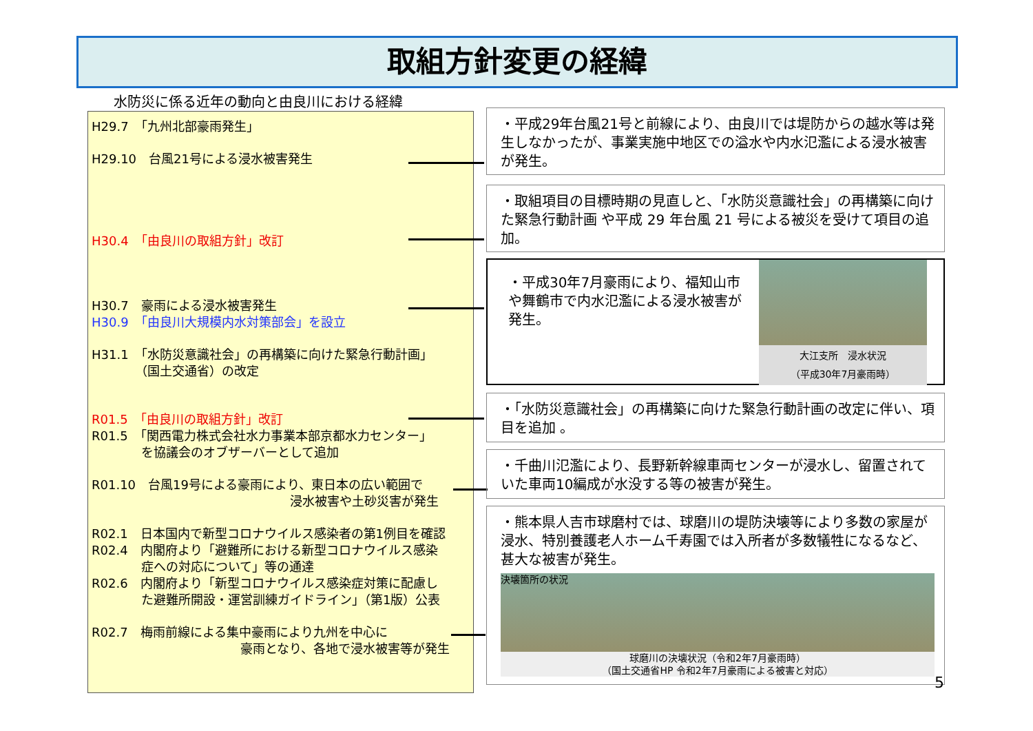取組方針変更の経緯
水防災に係る近年の動向と由良川における経緯
H29.7　「九州北部豪雨発生」
H29.10　台風21号による浸水被害発生
H30.4　「由良川の取組方針」改訂
H30.7　豪雨による浸水被害発生
H30.9　「由良川大規模内水対策部会」を設立
H31.1　「水防災意識社会」の再構築に向けた緊急行動計画」
　　　　（国土交通省）の改定
R01.5　「由良川の取組方針」改訂
R01.5　「関西電力株式会社水力事業本部京都水力センター」
　　　　を協議会のオブザーバーとして追加
R01.10　台風19号による豪雨により、東日本の広い範囲で
　　　　　　　　　　　　　　　　浸水被害や土砂災害が発生
R02.1　日本国内で新型コロナウイルス感染者の第1例目を確認
R02.4　内閣府より「避難所における新型コロナウイルス感染
　　　　症への対応について」等の通達
R02.6　内閣府より「新型コロナウイルス感染症対策に配慮し
　　　　た避難所開設・運営訓練ガイドライン」（第1版）公表
R02.7　梅雨前線による集中豪雨により九州を中心に
　　　　　　　　　　　　豪雨となり、各地で浸水被害等が発生
・平成29年台風21号と前線により、由良川では堤防からの越水等は発生しなかったが、事業実施中地区での溢水や内水氾濫による浸水被害が発生。
・取組項目の目標時期の見直しと、「水防災意識社会」の再構築に向けた緊急行動計画 や平成 29 年台風 21 号による被災を受けて項目の追加。
・平成30年7月豪雨により、福知山市や舞鶴市で内水氾濫による浸水被害が発生。
大江支所　浸水状況
（平成30年7月豪雨時）
・「水防災意識社会」の再構築に向けた緊急行動計画の改定に伴い、項目を追加 。
・千曲川氾濫により、長野新幹線車両センターが浸水し、留置されていた車両10編成が水没する等の被害が発生。
・熊本県人吉市球磨村では、球磨川の堤防決壊等により多数の家屋が浸水、特別養護老人ホーム千寿園では入所者が多数犠牲になるなど、甚大な被害が発生。
決壊箇所の状況
球磨川の決壊状況（令和2年7月豪雨時）
（国土交通省HP 令和2年7月豪雨による被害と対応）
5